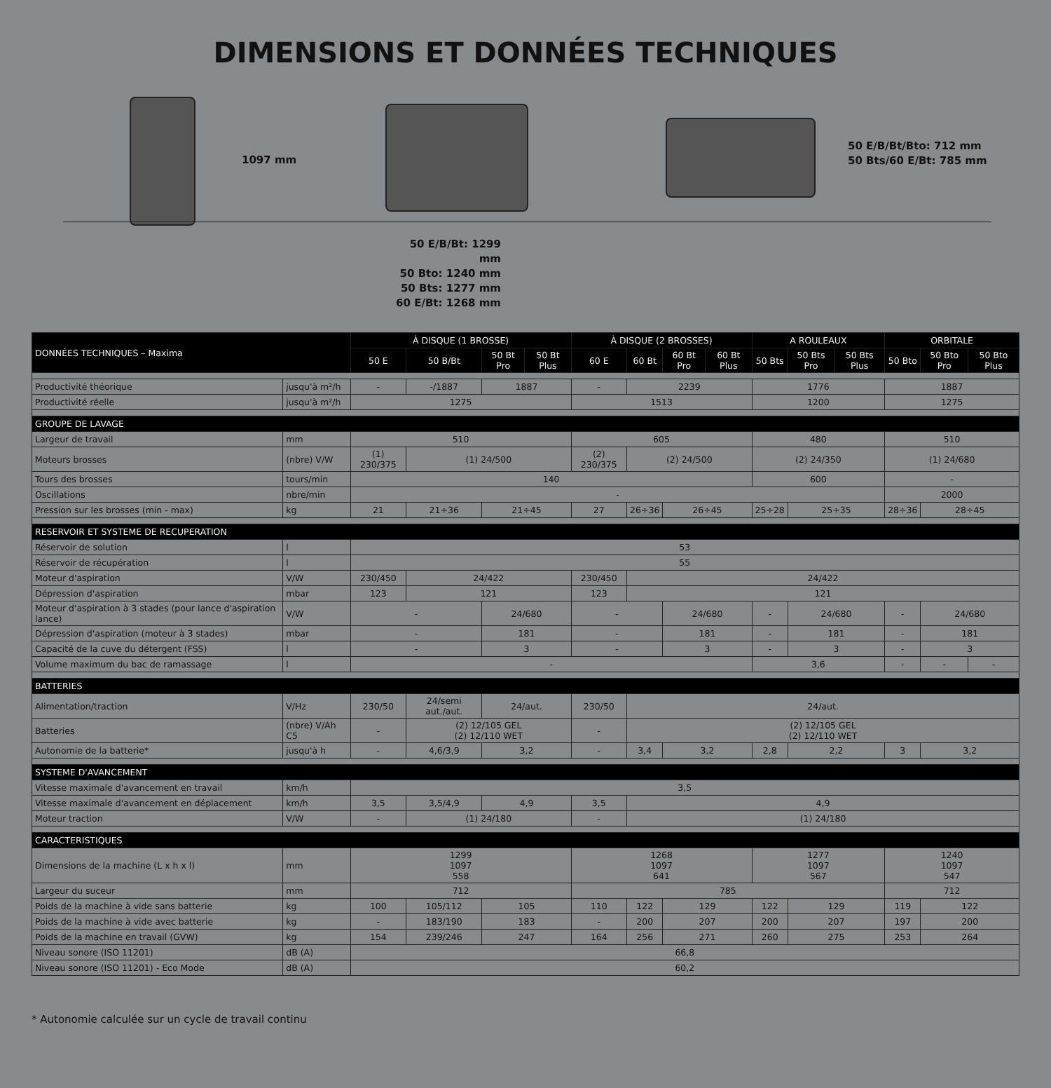DIMENSIONS ET DONNÉES TECHNIQUES
1097 mm
50 E/B/Bt/Bto: 712 mm
50 Bts/60 E/Bt: 785 mm
50 E/B/Bt: 1299 mm
50 Bto: 1240 mm
50 Bts: 1277 mm
60 E/Bt: 1268 mm
| DONNÉES TECHNIQUES – Maxima | | À DISQUE (1 BROSSE) | | | | À DISQUE (2 BROSSES) | | | | A ROULEAUX | | | ORBITALE | | |
| --- | --- | --- | --- | --- | --- | --- | --- | --- | --- | --- | --- | --- | --- | --- | --- |
| | | 50 E | 50 B/Bt | 50 Bt Pro | 50 Bt Plus | 60 E | 60 Bt | 60 Bt Pro | 60 Bt Plus | 50 Bts | 50 Bts Pro | 50 Bts Plus | 50 Bto | 50 Bto Pro | 50 Bto Plus |
| Productivité théorique | jusqu'à m²/h | - | -/1887 | 1887 | | - | 2239 | | | 1776 | | | 1887 | | |
| Productivité réelle | jusqu'à m²/h | 1275 | | | | 1513 | | | | 1200 | | | 1275 | | |
| GROUPE DE LAVAGE | | | | | | | | | | | | | | | |
| Largeur de travail | mm | 510 | | | | 605 | | | | 480 | | | 510 | | |
| Moteurs brosses | (nbre) V/W | (1) 230/375 | (1) 24/500 | | | (2) 230/375 | (2) 24/500 | | | (2) 24/350 | | | (1) 24/680 | | |
| Tours des brosses | tours/min | 140 | | | | | | | | 600 | | | - | | |
| Oscillations | nbre/min | - | | | | | | | | | | | 2000 | | |
| Pression sur les brosses (min - max) | kg | 21 | 21÷36 | 21÷45 | | 27 | 26÷36 | 26÷45 | | 25÷28 | 25÷35 | | 28÷36 | 28÷45 | |
| RESERVOIR ET SYSTEME DE RECUPERATION | | | | | | | | | | | | | | | |
| Réservoir de solution | l | 53 | | | | | | | | | | | | | |
| Réservoir de récupération | l | 55 | | | | | | | | | | | | | |
| Moteur d'aspiration | V/W | 230/450 | 24/422 | | | 230/450 | 24/422 | | | | | | | | |
| Dépression d'aspiration | mbar | 123 | 121 | | | 123 | 121 | | | | | | | | |
| Moteur d'aspiration à 3 stades (pour lance d'aspiration lance) | V/W | - | | 24/680 | | - | | 24/680 | | - | 24/680 | | - | 24/680 | |
| Dépression d'aspiration (moteur à 3 stades) | mbar | - | | 181 | | - | | 181 | | - | 181 | | - | 181 | |
| Capacité de la cuve du détergent (FSS) | l | - | | 3 | | - | | 3 | | - | 3 | | - | 3 | |
| Volume maximum du bac de ramassage | l | - | | | | | | | | 3,6 | | | - | - | - |
| BATTERIES | | | | | | | | | | | | | | | |
| Alimentation/traction | V/Hz | 230/50 | 24/semi aut./aut. | 24/aut. | | 230/50 | 24/aut. | | | | | | | | |
| Batteries | (nbre) V/Ah C5 | - | (2) 12/105 GEL (2) 12/110 WET | | | - | (2) 12/105 GEL (2) 12/110 WET | | | | | | | | |
| Autonomie de la batterie* | jusqu'à h | - | 4,6/3,9 | 3,2 | | - | 3,4 | 3,2 | | 2,8 | 2,2 | | 3 | 3,2 | |
| SYSTEME D'AVANCEMENT | | | | | | | | | | | | | | | |
| Vitesse maximale d'avancement en travail | km/h | 3,5 | | | | | | | | | | | | | |
| Vitesse maximale d'avancement en déplacement | km/h | 3,5 | 3,5/4,9 | 4,9 | | 3,5 | 4,9 | | | | | | | | |
| Moteur traction | V/W | - | (1) 24/180 | | | - | (1) 24/180 | | | | | | | | |
| CARACTERISTIQUES | | | | | | | | | | | | | | | |
| Dimensions de la machine (L x h x l) | mm | 1299 1097 558 | | | | 1268 1097 641 | | | | 1277 1097 567 | | | 1240 1097 547 | | |
| Largeur du suceur | mm | 712 | | | | 785 | | | | | | | 712 | | |
| Poids de la machine à vide sans batterie | kg | 100 | 105/112 | 105 | | 110 | 122 | 129 | | 122 | 129 | | 119 | 122 | |
| Poids de la machine à vide avec batterie | kg | - | 183/190 | 183 | | - | 200 | 207 | | 200 | 207 | | 197 | 200 | |
| Poids de la machine en travail (GVW) | kg | 154 | 239/246 | 247 | | 164 | 256 | 271 | | 260 | 275 | | 253 | 264 | |
| Niveau sonore (ISO 11201) | dB (A) | 66,8 | | | | | | | | | | | | | |
| Niveau sonore (ISO 11201) - Eco Mode | dB (A) | 60,2 | | | | | | | | | | | | | |
* Autonomie calculée sur un cycle de travail continu